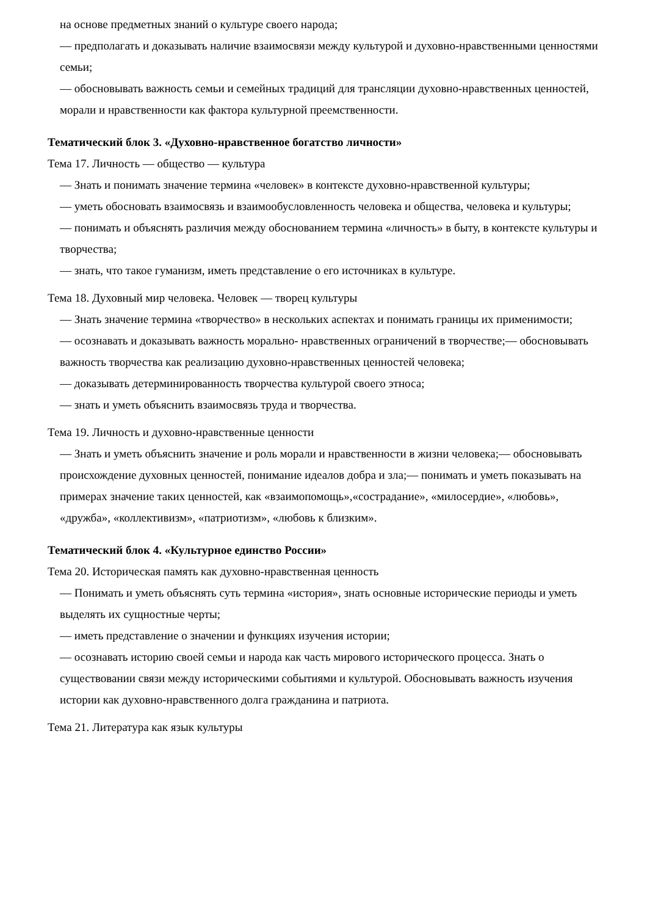на основе предметных знаний о культуре своего народа;
— предполагать и доказывать наличие взаимосвязи между культурой и духовно-нравственными ценностями семьи;
— обосновывать важность семьи и семейных традиций для трансляции духовно-нравственных ценностей, морали и нравственности как фактора культурной преемственности.
Тематический блок 3. «Духовно-нравственное богатство личности»
Тема 17. Личность — общество — культура
— Знать и понимать значение термина «человек» в контексте духовно-нравственной культуры;
— уметь обосновать взаимосвязь и взаимообусловленность человека и общества, человека и культуры;
— понимать и объяснять различия между обоснованием термина «личность» в быту, в контексте культуры и творчества;
— знать, что такое гуманизм, иметь представление о его источниках в культуре.
Тема 18. Духовный мир человека. Человек — творец культуры
— Знать значение термина «творчество» в нескольких аспектах и понимать границы их применимости;
— осознавать и доказывать важность морально- нравственных ограничений в творчестве;— обосновывать важность творчества как реализацию духовно-нравственных ценностей человека;
— доказывать детерминированность творчества культурой своего этноса;
— знать и уметь объяснить взаимосвязь труда и творчества.
Тема 19. Личность и духовно-нравственные ценности
— Знать и уметь объяснить значение и роль морали и нравственности в жизни человека;— обосновывать происхождение духовных ценностей, понимание идеалов добра и зла;— понимать и уметь показывать на примерах значение таких ценностей, как «взаимопомощь»,«сострадание», «милосердие», «любовь», «дружба», «коллективизм», «патриотизм», «любовь к близким».
Тематический блок 4. «Культурное единство России»
Тема 20. Историческая память как духовно-нравственная ценность
— Понимать и уметь объяснять суть термина «история», знать основные исторические периоды и уметь выделять их сущностные черты;
— иметь представление о значении и функциях изучения истории;
— осознавать историю своей семьи и народа как часть мирового исторического процесса. Знать о существовании связи между историческими событиями и культурой. Обосновывать важность изучения истории как духовно-нравственного долга гражданина и патриота.
Тема 21. Литература как язык культуры